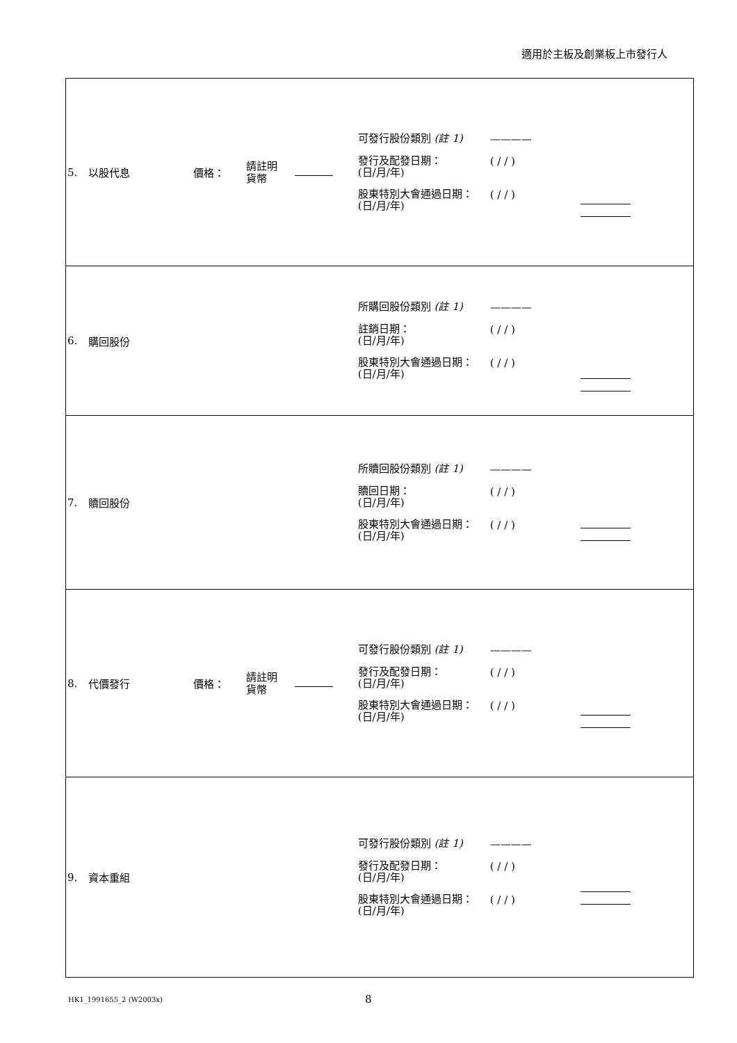適用於主板及創業板上市發行人
| 5. | 以股代息 | 價格： | 請註明 貨幣 | | 可發行股份類別 (註 1) ———— 發行及配發日期： (日/月/年) ( / / ) 股東特別大會通過日期： (日/月/年) ( / / ) | |
| 6. | 購回股份 | | | | 所購回股份類別 (註 1) ———— 註銷日期： (日/月/年) ( / / ) 股東特別大會通過日期： (日/月/年) ( / / ) | |
| 7. | 贖回股份 | | | | 所贖回股份類別 (註 1) ———— 贖回日期： (日/月/年) ( / / ) 股東特別大會通過日期： (日/月/年) ( / / ) | |
| 8. | 代價發行 | 價格： | 請註明 貨幣 | | 可發行股份類別 (註 1) ———— 發行及配發日期： (日/月/年) ( / / ) 股東特別大會通過日期： (日/月/年) ( / / ) | |
| 9. | 資本重組 | | | | 可發行股份類別 (註 1) ———— 發行及配發日期： (日/月/年) ( / / ) 股東特別大會通過日期： (日/月/年) ( / / ) | |
HK1_1991655_2 (W2003x) 8